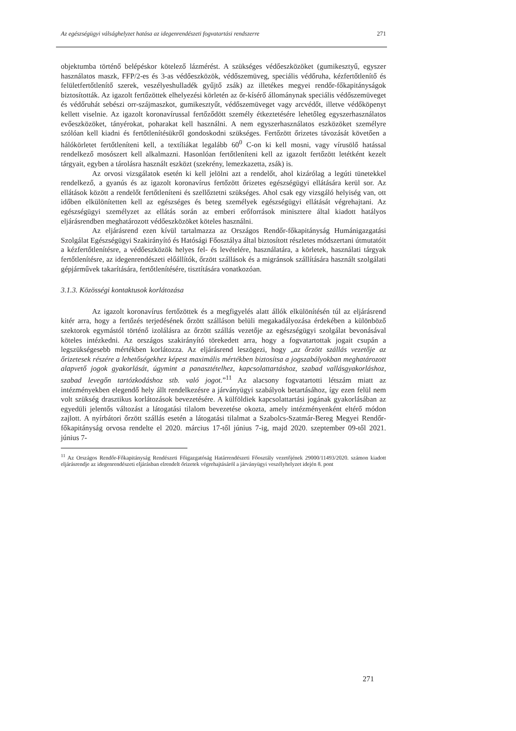Az egészségügyi válsághelyzet hatása az idegenrendészeti fogvatartási rendszerre 271
objektumba történő belépéskor kötelező lázmérést. A szükséges védőeszközöket (gumikesztyű, egyszer használatos maszk, FFP/2-es és 3-as védőeszközök, védőszemüveg, speciális védőruha, kézfertőtlenítő és felületfertőtlenítő szerek, veszélyeshulladék gyűjtő zsák) az illetékes megyei rendőr-főkapitányságok biztosították. Az igazolt fertőzöttek elhelyezési körletén az őr-kísérő állománynak speciális védőszemüveget és védőruhát sebészi orr-szájmaszkot, gumikesztyűt, védőszemüveget vagy arcvédőt, illetve védőköpenyt kellett viselnie. Az igazolt koronavírussal fertőződött személy étkeztetésére lehetőleg egyszerhasználatos evőeszközöket, tányérokat, poharakat kell használni. A nem egyszerhasználatos eszközöket személyre szólóan kell kiadni és fertőtlenítésükről gondoskodni szükséges. Fertőzött őrizetes távozását követően a hálókörletet fertőtleníteni kell, a textíliákat legalább 60<sup>0</sup> C-on ki kell mosni, vagy vírusölő hatással rendelkező mosószert kell alkalmazni. Hasonlóan fertőtleníteni kell az igazolt fertőzött letétként kezelt tárgyait, egyben a tárolásra használt eszközt (szekrény, lemezkazetta, zsák) is.
Az orvosi vizsgálatok esetén ki kell jelölni azt a rendelőt, ahol kizárólag a legúti tünetekkel rendelkező, a gyanús és az igazolt koronavírus fertőzött őrizetes egészségügyi ellátására kerül sor. Az ellátások között a rendelőt fertőtleníteni és szellőztetni szükséges. Ahol csak egy vizsgáló helyiség van, ott időben elkülönítetten kell az egészséges és beteg személyek egészségügyi ellátását végrehajtani. Az egészségügyi személyzet az ellátás során az emberi erőforrások minisztere által kiadott hatályos eljárásrendben meghatározott védőeszközöket köteles használni.
Az eljárásrend ezen kívül tartalmazza az Országos Rendőr-főkapitányság Humánigazgatási Szolgálat Egészségügyi Szakirányító és Hatósági Főosztálya által biztosított részletes módszertani útmutatóit a kézfertőtlenítésre, a védőeszközök helyes fel- és levételére, használatára, a körletek, használati tárgyak fertőtlenítésre, az idegenrendészeti előállítók, őrzött szállások és a migránsok szállítására használt szolgálati gépjárművek takarítására, fertőtlenítésére, tisztítására vonatkozóan.
3.1.3. Közösségi kontaktusok korlátozása
Az igazolt koronavírus fertőzöttek és a megfigyelés alatt állók elkülönítésén túl az eljárásrend kitér arra, hogy a fertőzés terjedésének őrzött szálláson belüli megakadályozása érdekében a különböző szektorok egymástól történő izolálásra az őrzött szállás vezetője az egészségügyi szolgálat bevonásával köteles intézkedni. Az országos szakirányító törekedett arra, hogy a fogvatartottak jogait csupán a legszükségesebb mértékben korlátozza. Az eljárásrend leszögezi, hogy „az őrzött szállás vezetője az őrizetesek részére a lehetőségekhez képest maximális mértékben biztosítsa a jogszabályokban meghatározott alapvető jogok gyakorlását, úgymint a panasztételhez, kapcsolattartáshoz, szabad vallásgyakorláshoz, szabad levegőn tartózkodáshoz stb. való jogot.”<sup>11</sup> Az alacsony fogvatartotti létszám miatt az intézményekben elegendő hely állt rendelkezésre a járványügyi szabályok betartásához, így ezen felül nem volt szükség drasztikus korlátozások bevezetésére. A külföldiek kapcsolattartási jogának gyakorlásában az egyedüli jelentős változást a látogatási tilalom bevezetése okozta, amely intézményenként eltérő módon zajlott. A nyírbátori őrzött szállás esetén a látogatási tilalmat a Szabolcs-Szatmár-Bereg Megyei Rendőr-főkapitányság orvosa rendelte el 2020. március 17-től június 7-ig, majd 2020. szeptember 09-től 2021. június 7-
<sup>11</sup> Az Országos Rendőr-Főkapitányság Rendészeti Főigazgatóság Határrendészeti Főosztály vezetőjének 29000/11493/2020. számon kiadott eljárásrendje az idegenrendészeti eljárásban elrendelt őrizetek végrehajtásáról a járványügyi veszélyhelyzet idején 8. pont
271